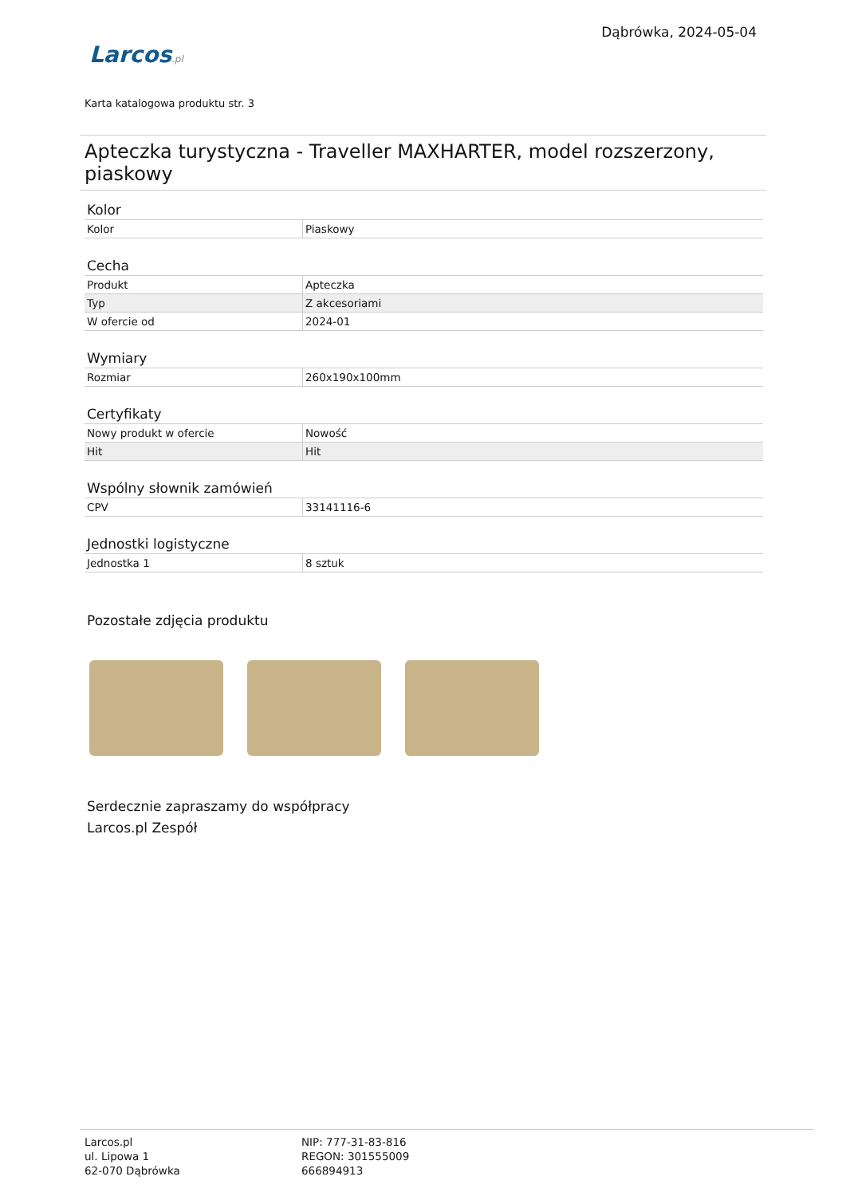Larcos.pl
Dąbrówka, 2024-05-04
Karta katalogowa produktu str. 3
Apteczka turystyczna - Traveller MAXHARTER, model rozszerzony, piaskowy
Kolor
| Kolor | Piaskowy |
Cecha
| Produkt | Apteczka |
| Typ | Z akcesoriami |
| W ofercie od | 2024-01 |
Wymiary
| Rozmiar | 260x190x100mm |
Certyfikaty
| Nowy produkt w ofercie | Nowość |
| Hit | Hit |
Wspólny słownik zamówień
| CPV | 33141116-6 |
Jednostki logistyczne
| Jednostka 1 | 8 sztuk |
Pozostałe zdjęcia produktu
Serdecznie zapraszamy do współpracy
Larcos.pl Zespół
Larcos.pl
ul. Lipowa 1
62-070 Dąbrówka
NIP: 777-31-83-816
REGON: 301555009
666894913